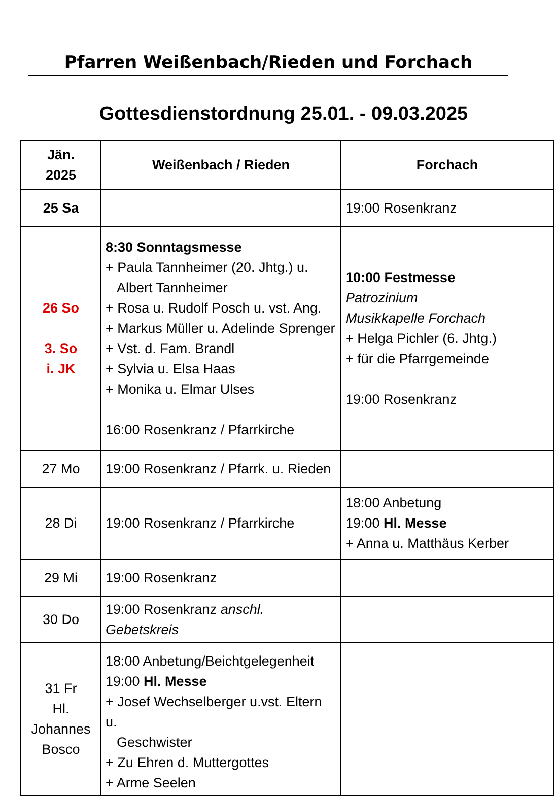Pfarren Weißenbach/Rieden und Forchach
Gottesdienstordnung 25.01. - 09.03.2025
| Jän. 2025 | Weißenbach / Rieden | Forchach |
| --- | --- | --- |
| 25 Sa | | 19:00 Rosenkranz |
| 26 So 3. So i. JK | 8:30 Sonntagsmesse + Paula Tannheimer (20. Jhtg.) u. Albert Tannheimer + Rosa u. Rudolf Posch u. vst. Ang. + Markus Müller u. Adelinde Sprenger + Vst. d. Fam. Brandl + Sylvia u. Elsa Haas + Monika u. Elmar Ulses 16:00 Rosenkranz / Pfarrkirche | 10:00 Festmesse Patrozinium Musikkapelle Forchach + Helga Pichler (6. Jhtg.) + für die Pfarrgemeinde 19:00 Rosenkranz |
| 27 Mo | 19:00 Rosenkranz / Pfarrk. u. Rieden | |
| 28 Di | 19:00 Rosenkranz / Pfarrkirche | 18:00 Anbetung 19:00 Hl. Messe + Anna u. Matthäus Kerber |
| 29 Mi | 19:00 Rosenkranz | |
| 30 Do | 19:00 Rosenkranz anschl. Gebetskreis | |
| 31 Fr Hl. Johannes Bosco | 18:00 Anbetung/Beichtgelegenheit 19:00 Hl. Messe + Josef Wechselberger u.vst. Eltern u. Geschwister + Zu Ehren d. Muttergottes + Arme Seelen | |